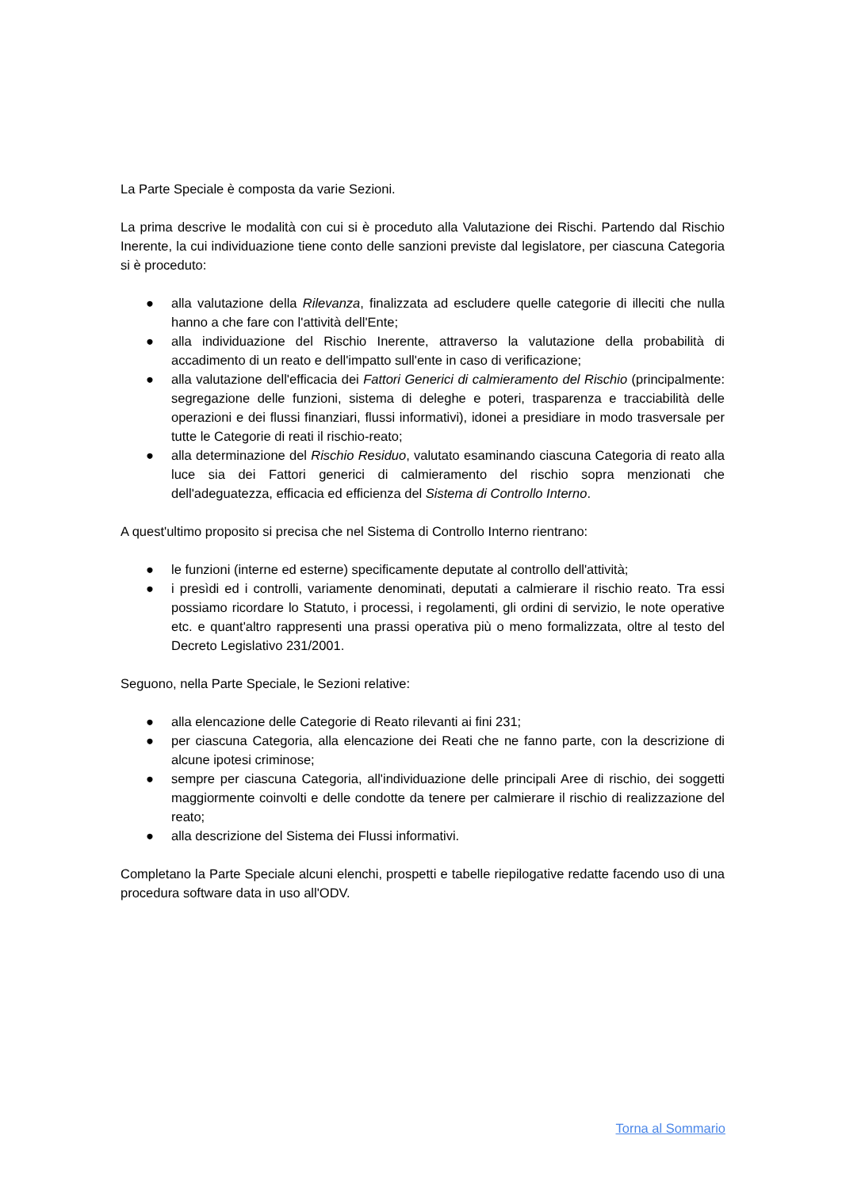La Parte Speciale è composta da varie Sezioni.
La prima descrive le modalità con cui si è proceduto alla Valutazione dei Rischi. Partendo dal Rischio Inerente, la cui individuazione tiene conto delle sanzioni previste dal legislatore, per ciascuna Categoria si è proceduto:
● alla valutazione della Rilevanza, finalizzata ad escludere quelle categorie di illeciti che nulla hanno a che fare con l'attività dell'Ente;
● alla individuazione del Rischio Inerente, attraverso la valutazione della probabilità di accadimento di un reato e dell'impatto sull'ente in caso di verificazione;
● alla valutazione dell'efficacia dei Fattori Generici di calmieramento del Rischio (principalmente: segregazione delle funzioni, sistema di deleghe e poteri, trasparenza e tracciabilità delle operazioni e dei flussi finanziari, flussi informativi), idonei a presidiare in modo trasversale per tutte le Categorie di reati il rischio-reato;
● alla determinazione del Rischio Residuo, valutato esaminando ciascuna Categoria di reato alla luce sia dei Fattori generici di calmieramento del rischio sopra menzionati che dell'adeguatezza, efficacia ed efficienza del Sistema di Controllo Interno.
A quest'ultimo proposito si precisa che nel Sistema di Controllo Interno rientrano:
● le funzioni (interne ed esterne) specificamente deputate al controllo dell'attività;
● i presìdi ed i controlli, variamente denominati, deputati a calmierare il rischio reato. Tra essi possiamo ricordare lo Statuto, i processi, i regolamenti, gli ordini di servizio, le note operative etc. e quant'altro rappresenti una prassi operativa più o meno formalizzata, oltre al testo del Decreto Legislativo 231/2001.
Seguono, nella Parte Speciale, le Sezioni relative:
● alla elencazione delle Categorie di Reato rilevanti ai fini 231;
● per ciascuna Categoria, alla elencazione dei Reati che ne fanno parte, con la descrizione di alcune ipotesi criminose;
● sempre per ciascuna Categoria, all'individuazione delle principali Aree di rischio, dei soggetti maggiormente coinvolti e delle condotte da tenere per calmierare il rischio di realizzazione del reato;
● alla descrizione del Sistema dei Flussi informativi.
Completano la Parte Speciale alcuni elenchi, prospetti e tabelle riepilogative redatte facendo uso di una procedura software data in uso all'ODV.
Torna al Sommario